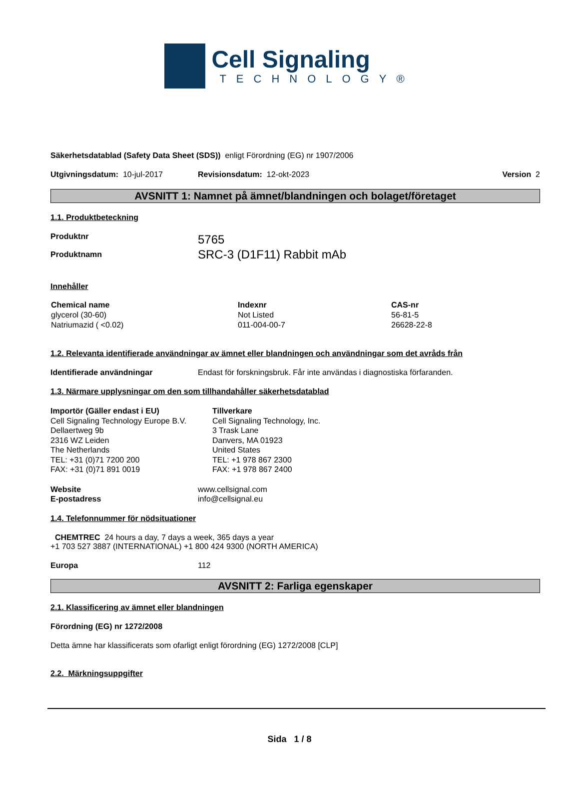Cell Signaling
TECHNOLOGY®
Säkerhetsdatablad (Safety Data Sheet (SDS)) enligt Förordning (EG) nr 1907/2006
Utgivningsdatum: 10-jul-2017 Revisionsdatum: 12-okt-2023 Version 2
AVSNITT 1: Namnet på ämnet/blandningen och bolaget/företaget
1.1. Produktbeteckning
Produktnr
Produktnamn 5765
SRC-3 (D1F11) Rabbit mAb
Innehåller
| Chemical name | Indexnr | CAS-nr |
| --- | --- | --- |
| glycerol (30-60) | Not Listed | 56-81-5 |
| Natriumazid ( <0.02) | 011-004-00-7 | 26628-22-8 |
1.2. Relevanta identifierade användningar av ämnet eller blandningen och användningar som det avråds från
Identifierade användningar Endast för forskningsbruk. Får inte användas i diagnostiska förfaranden.
1.3. Närmare upplysningar om den som tillhandahåller säkerhetsdatablad
Importör (Gäller endast i EU)
Cell Signaling Technology Europe B.V.
Dellaertweg 9b
2316 WZ Leiden
The Netherlands
TEL: +31 (0)71 7200 200
FAX: +31 (0)71 891 0019 Tillverkare
Cell Signaling Technology, Inc.
3 Trask Lane
Danvers, MA 01923
United States
TEL: +1 978 867 2300
FAX: +1 978 867 2400
Website
E-postadress www.cellsignal.com
info@cellsignal.eu
1.4. Telefonnummer för nödsituationer
CHEMTREC 24 hours a day, 7 days a week, 365 days a year
+1 703 527 3887 (INTERNATIONAL) +1 800 424 9300 (NORTH AMERICA)
Europa 112
AVSNITT 2: Farliga egenskaper
2.1. Klassificering av ämnet eller blandningen
Förordning (EG) nr 1272/2008
Detta ämne har klassificerats som ofarligt enligt förordning (EG) 1272/2008 [CLP]
2.2. Märkningsuppgifter
Sida 1 / 8